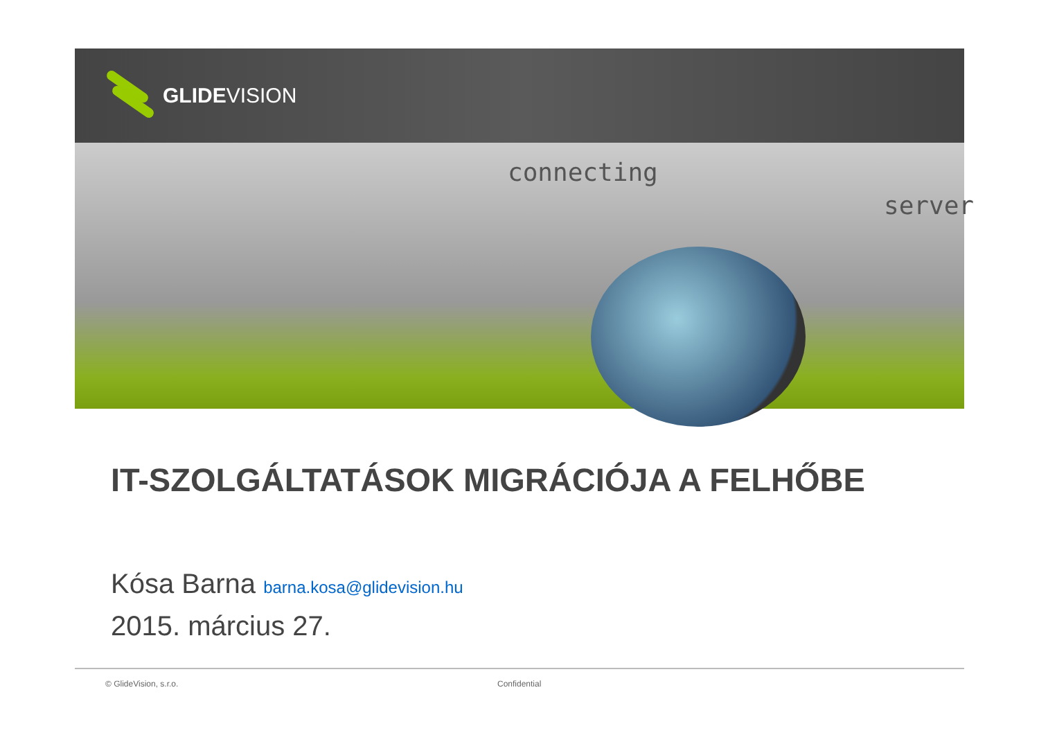GLIDEVISION
connecting
server
IT-SZOLGÁLTATÁSOK MIGRÁCIÓJA A FELHŐBE
Kósa Barna barna.kosa@glidevision.hu
2015. március 27.
© GlideVision, s.r.o. Confidential